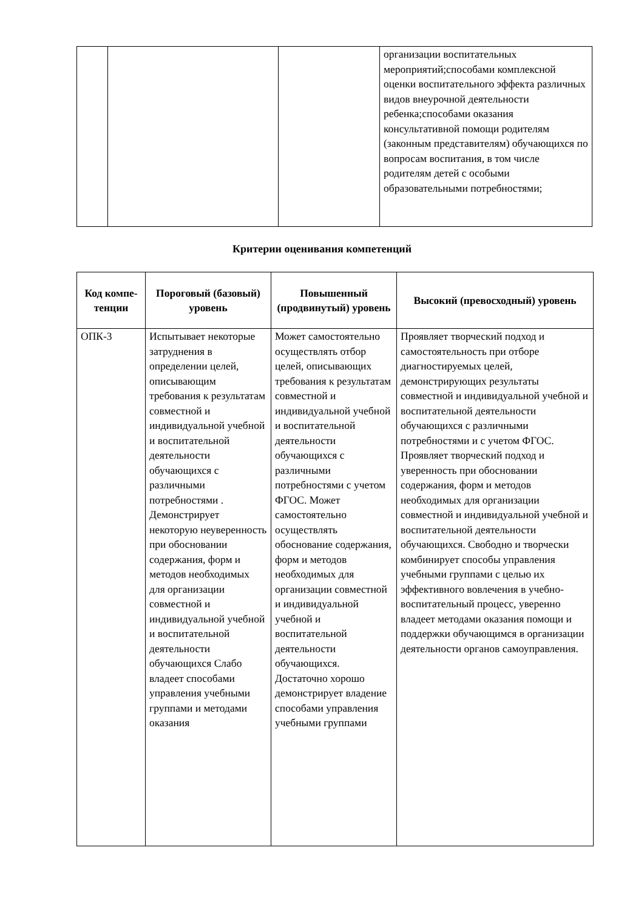| | | | организации воспитательных мероприятий;способами комплексной оценки воспитательного эффекта различных видов внеурочной деятельности ребенка;способами оказания консультативной помощи родителям (законным представителям) обучающихся по вопросам воспитания, в том числе родителям детей с особыми образовательными потребностями; |
Критерии оценивания компетенций
| Код компе- тенции | Пороговый (базовый) уровень | Повышенный (продвинутый) уровень | Высокий (превосходный) уровень |
| --- | --- | --- | --- |
| ОПК-3 | Испытывает некоторые затруднения в определении целей, описывающим требования к результатам совместной и индивидуальной учебной и воспитательной деятельности обучающихся с различными потребностями . Демонстрирует некоторую неуверенность при обосновании содержания, форм и методов необходимых для организации совместной и индивидуальной учебной и воспитательной деятельности обучающихся Слабо владеет способами управления учебными группами и методами оказания | Может самостоятельно осуществлять отбор целей, описывающих требования к результатам совместной и индивидуальной учебной и воспитательной деятельности обучающихся с различными потребностями с учетом ФГОС. Может самостоятельно осуществлять обоснование содержания, форм и методов необходимых для организации совместной и индивидуальной учебной и воспитательной деятельности обучающихся. Достаточно хорошо демонстрирует владение способами управления учебными группами | Проявляет творческий подход и самостоятельность при отборе диагностируемых целей, демонстрирующих результаты совместной и индивидуальной учебной и воспитательной деятельности обучающихся с различными потребностями и с учетом ФГОС. Проявляет творческий подход и уверенность при обосновании содержания, форм и методов необходимых для организации совместной и индивидуальной учебной и воспитательной деятельности обучающихся. Свободно и творчески комбинирует способы управления учебными группами с целью их эффективного вовлечения в учебно-воспитательный процесс, уверенно владеет методами оказания помощи и поддержки обучающимся в организации деятельности органов самоуправления. |